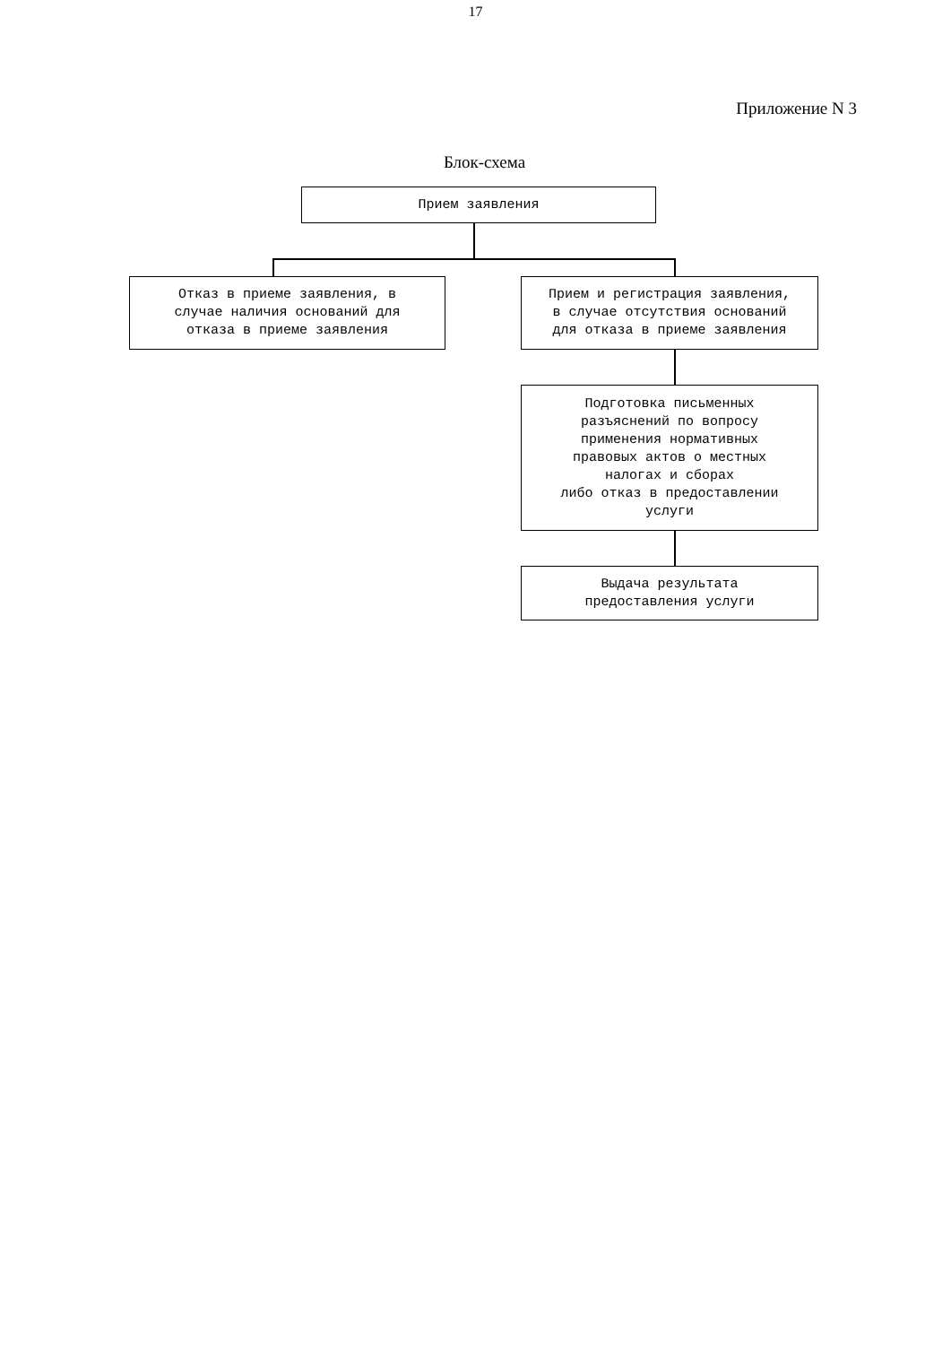17
Приложение N 3
Блок-схема
Прием заявления
Отказ в приеме заявления, в случае наличия оснований для отказа в приеме заявления
Прием и регистрация заявления, в случае отсутствия оснований для отказа в приеме заявления
Подготовка письменных разъяснений по вопросу применения нормативных правовых актов о местных налогах и сборах либо отказ в предоставлении услуги
Выдача результата предоставления услуги